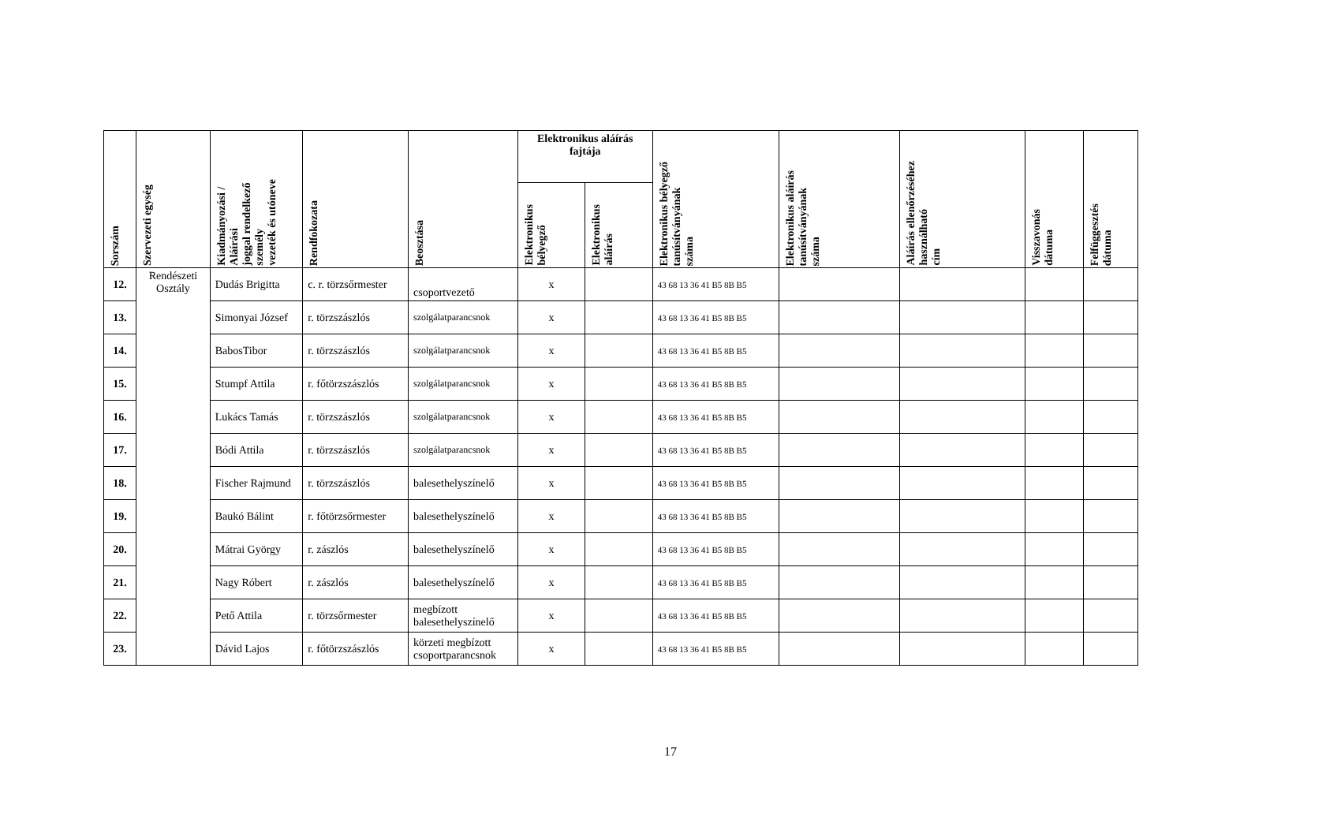| Sorszám | Szervezeti egység | Kiadmányozási / Aláírási joggal rendelkező személy vezeték és utóneve | Rendfokozata | Beosztása | Elektronikus aláírás fajtája | | Elektronikus bélyegző tanúsítványának száma | Elektronikus aláírás tanúsítványának száma | Aláírás ellenőrzéséhez használható cím | Visszavonás dátuma | Felfüggesztés dátuma |
| --- | --- | --- | --- | --- | --- | --- | --- | --- | --- | --- | --- |
| | | | | | Elektronikus bélyegző | Elektronikus aláírás | | | | | |
| 12. | Rendészeti Osztály | Dudás Brigitta | c. r. törzsőrmester | csoportvezető | x | | 43 68 13 36 41 B5 8B B5 | | | | |
| 13. | | Simonyai József | r. törzszászlós | szolgálatparancsnok | x | | 43 68 13 36 41 B5 8B B5 | | | | |
| 14. | | BabosTibor | r. törzszászlós | szolgálatparancsnok | x | | 43 68 13 36 41 B5 8B B5 | | | | |
| 15. | | Stumpf Attila | r. főtörzszászlós | szolgálatparancsnok | x | | 43 68 13 36 41 B5 8B B5 | | | | |
| 16. | | Lukács Tamás | r. törzszászlós | szolgálatparancsnok | x | | 43 68 13 36 41 B5 8B B5 | | | | |
| 17. | | Bódi Attila | r. törzszászlós | szolgálatparancsnok | x | | 43 68 13 36 41 B5 8B B5 | | | | |
| 18. | | Fischer Rajmund | r. törzszászlós | balesethelyszínelő | x | | 43 68 13 36 41 B5 8B B5 | | | | |
| 19. | | Baukó Bálint | r. főtörzsőrmester | balesethelyszínelő | x | | 43 68 13 36 41 B5 8B B5 | | | | |
| 20. | | Mátrai György | r. zászlós | balesethelyszínelő | x | | 43 68 13 36 41 B5 8B B5 | | | | |
| 21. | | Nagy Róbert | r. zászlós | balesethelyszínelő | x | | 43 68 13 36 41 B5 8B B5 | | | | |
| 22. | | Pető Attila | r. törzsőrmester | megbízott balesethelyszínelő | x | | 43 68 13 36 41 B5 8B B5 | | | | |
| 23. | | Dávid Lajos | r. főtörzszászlós | körzeti megbízott csoportparancsnok | x | | 43 68 13 36 41 B5 8B B5 | | | | |
17